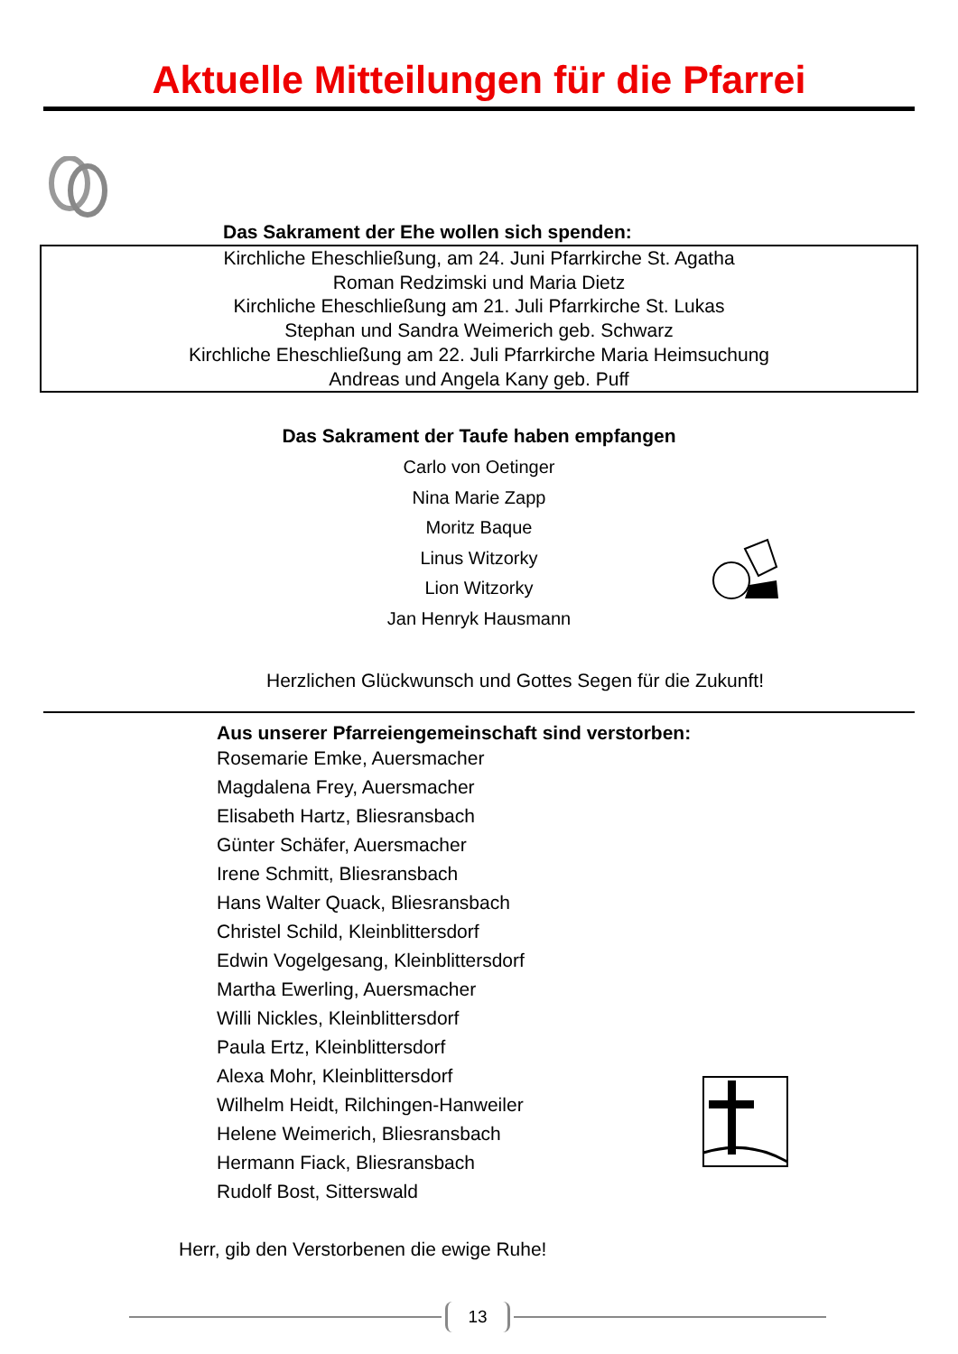Aktuelle Mitteilungen für die Pfarrei
Das Sakrament der Ehe wollen sich spenden:
Kirchliche Eheschließung, am 24. Juni Pfarrkirche St. Agatha
Roman Redzimski und Maria Dietz
Kirchliche Eheschließung am 21. Juli Pfarrkirche St. Lukas
Stephan und Sandra Weimerich geb. Schwarz
Kirchliche Eheschließung am 22. Juli Pfarrkirche Maria Heimsuchung
Andreas und Angela Kany geb. Puff
Das Sakrament der Taufe haben empfangen
Carlo von Oetinger
Nina Marie Zapp
Moritz Baque
Linus Witzorky
Lion Witzorky
Jan Henryk Hausmann
Herzlichen Glückwunsch und Gottes Segen für die Zukunft!
Aus unserer Pfarreiengemeinschaft sind verstorben:
Rosemarie Emke, Auersmacher
Magdalena Frey, Auersmacher
Elisabeth Hartz, Bliesransbach
Günter Schäfer, Auersmacher
Irene Schmitt, Bliesransbach
Hans Walter Quack, Bliesransbach
Christel Schild, Kleinblittersdorf
Edwin Vogelgesang, Kleinblittersdorf
Martha Ewerling, Auersmacher
Willi Nickles, Kleinblittersdorf
Paula Ertz, Kleinblittersdorf
Alexa Mohr, Kleinblittersdorf
Wilhelm Heidt, Rilchingen-Hanweiler
Helene Weimerich, Bliesransbach
Hermann Fiack, Bliesransbach
Rudolf Bost, Sitterswald
Herr, gib den Verstorbenen die ewige Ruhe!
13